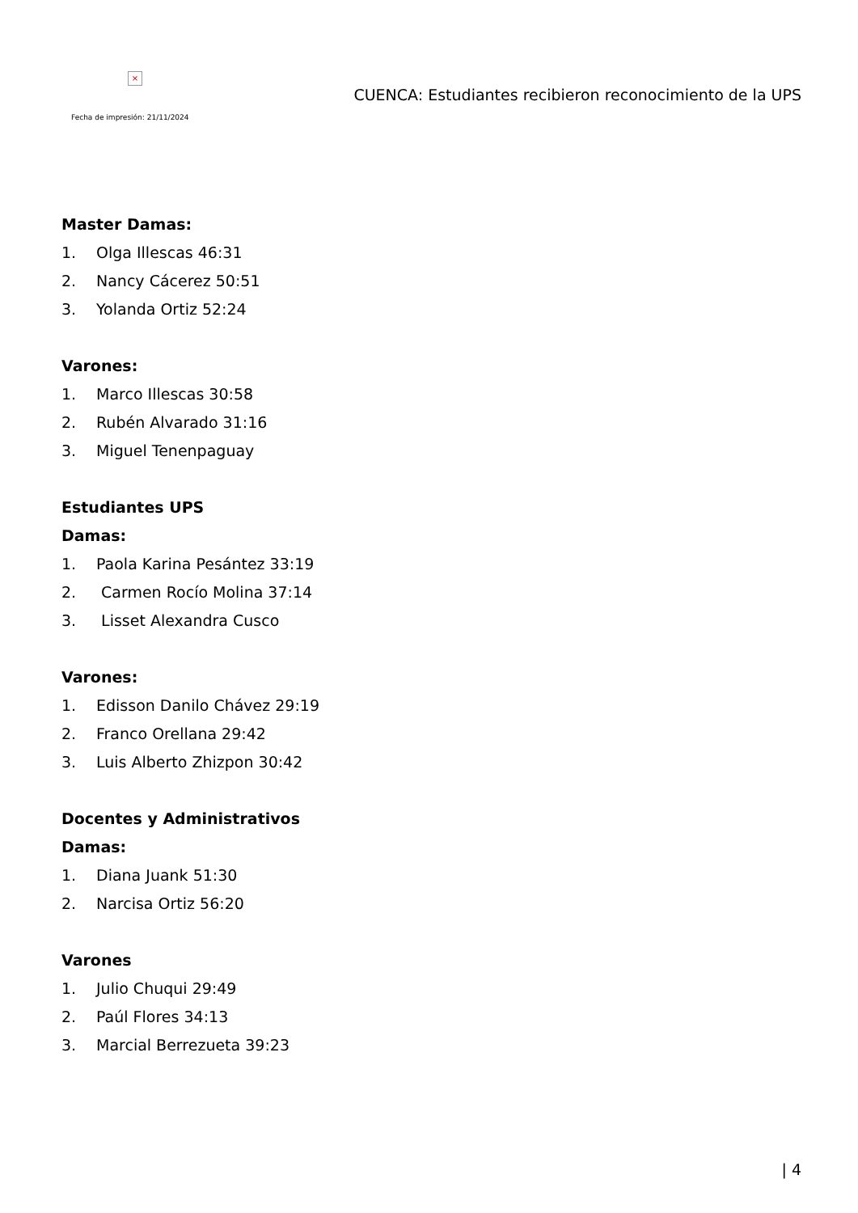×
Fecha de impresión: 21/11/2024
CUENCA: Estudiantes recibieron reconocimiento de la UPS
Master Damas:
1. Olga Illescas 46:31
2. Nancy Cácerez 50:51
3. Yolanda Ortiz 52:24
Varones:
1. Marco Illescas 30:58
2. Rubén Alvarado 31:16
3. Miguel Tenenpaguay
Estudiantes UPS
Damas:
1. Paola Karina Pesántez 33:19
2. Carmen Rocío Molina 37:14
3. Lisset Alexandra Cusco
Varones:
1. Edisson Danilo Chávez 29:19
2. Franco Orellana 29:42
3. Luis Alberto Zhizpon 30:42
Docentes y Administrativos
Damas:
1. Diana Juank 51:30
2. Narcisa Ortiz 56:20
Varones
1. Julio Chuqui 29:49
2. Paúl Flores 34:13
3. Marcial Berrezueta 39:23
| 4